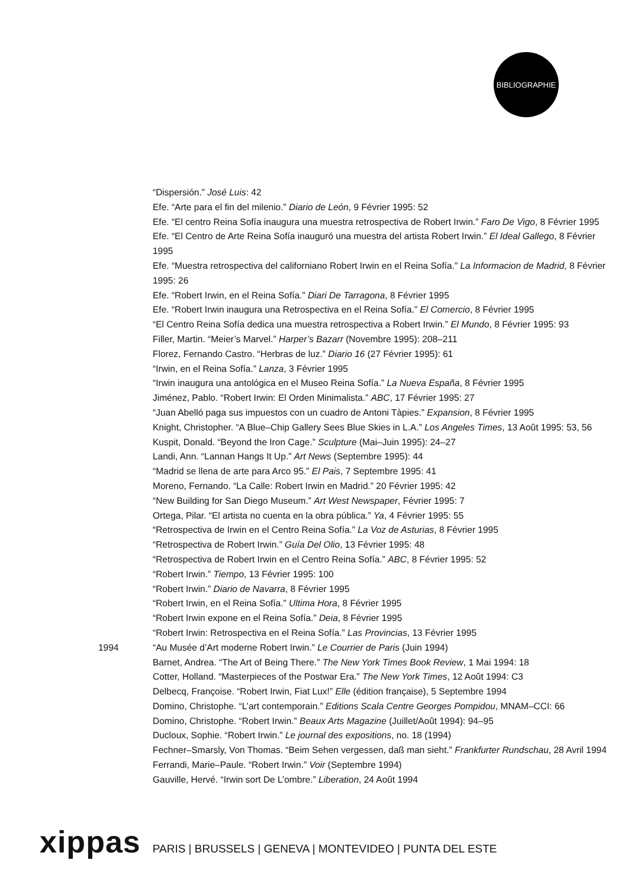BIBLIOGRAPHIE
“Dispersión.” José Luis: 42
Efe. “Arte para el fin del milenio.” Diario de León, 9 Février 1995: 52
Efe. “El centro Reina Sofía inaugura una muestra retrospectiva de Robert Irwin.” Faro De Vigo, 8 Février 1995
Efe. “El Centro de Arte Reina Sofía inauguró una muestra del artista Robert Irwin.” El Ideal Gallego, 8 Février 1995
Efe. “Muestra retrospectiva del californiano Robert Irwin en el Reina Sofía.” La Informacion de Madrid, 8 Février 1995: 26
Efe. “Robert Irwin, en el Reina Sofía.” Diari De Tarragona, 8 Février 1995
Efe. “Robert Irwin inaugura una Retrospectiva en el Reina Sofía.” El Comercio, 8 Février 1995
“El Centro Reina Sofía dedica una muestra retrospectiva a Robert Irwin.” El Mundo, 8 Février 1995: 93
Filler, Martin. “Meier’s Marvel.” Harper’s Bazarr (Novembre 1995): 208–211
Florez, Fernando Castro. “Herbras de luz.” Diario 16 (27 Février 1995): 61
“Irwin, en el Reina Sofía.” Lanza, 3 Février 1995
“Irwin inaugura una antológica en el Museo Reina Sofía.” La Nueva España, 8 Février 1995
Jiménez, Pablo. “Robert Irwin: El Orden Minimalista.” ABC, 17 Février 1995: 27
“Juan Abelló paga sus impuestos con un cuadro de Antoni Tàpies.” Expansion, 8 Février 1995
Knight, Christopher. “A Blue–Chip Gallery Sees Blue Skies in L.A.” Los Angeles Times, 13 Août 1995: 53, 56
Kuspit, Donald. “Beyond the Iron Cage.” Sculpture (Mai–Juin 1995): 24–27
Landi, Ann. “Lannan Hangs It Up.” Art News (Septembre 1995): 44
“Madrid se llena de arte para Arco 95.” El Pais, 7 Septembre 1995: 41
Moreno, Fernando. “La Calle: Robert Irwin en Madrid.” 20 Février 1995: 42
“New Building for San Diego Museum.” Art West Newspaper, Février 1995: 7
Ortega, Pilar. “El artista no cuenta en la obra pública.” Ya, 4 Février 1995: 55
“Retrospectiva de Irwin en el Centro Reina Sofía.” La Voz de Asturias, 8 Février 1995
“Retrospectiva de Robert Irwin.” Guía Del Olio, 13 Février 1995: 48
“Retrospectiva de Robert Irwin en el Centro Reina Sofía.” ABC, 8 Février 1995: 52
“Robert Irwin.” Tiempo, 13 Février 1995: 100
“Robert Irwin.” Diario de Navarra, 8 Février 1995
“Robert Irwin, en el Reina Sofía.” Ultima Hora, 8 Février 1995
“Robert Irwin expone en el Reina Sofía.” Deia, 8 Février 1995
“Robert Irwin: Retrospectiva en el Reina Sofía.” Las Provincias, 13 Février 1995
1994 “Au Musée d’Art moderne Robert Irwin.” Le Courrier de Paris (Juin 1994)
Barnet, Andrea. “The Art of Being There.” The New York Times Book Review, 1 Mai 1994: 18
Cotter, Holland. “Masterpieces of the Postwar Era.” The New York Times, 12 Août 1994: C3
Delbecq, Françoise. “Robert Irwin, Fiat Lux!” Elle (édition française), 5 Septembre 1994
Domino, Christophe. “L’art contemporain.” Editions Scala Centre Georges Pompidou, MNAM–CCI: 66
Domino, Christophe. “Robert Irwin.” Beaux Arts Magazine (Juillet/Août 1994): 94–95
Ducloux, Sophie. “Robert Irwin.” Le journal des expositions, no. 18 (1994)
Fechner–Smarsly, Von Thomas. “Beim Sehen vergessen, daß man sieht.” Frankfurter Rundschau, 28 Avril 1994
Ferrandi, Marie–Paule. “Robert Irwin.” Voir (Septembre 1994)
Gauville, Hervé. “Irwin sort De L’ombre.” Liberation, 24 Août 1994
xippas PARIS | BRUSSELS | GENEVA | MONTEVIDEO | PUNTA DEL ESTE